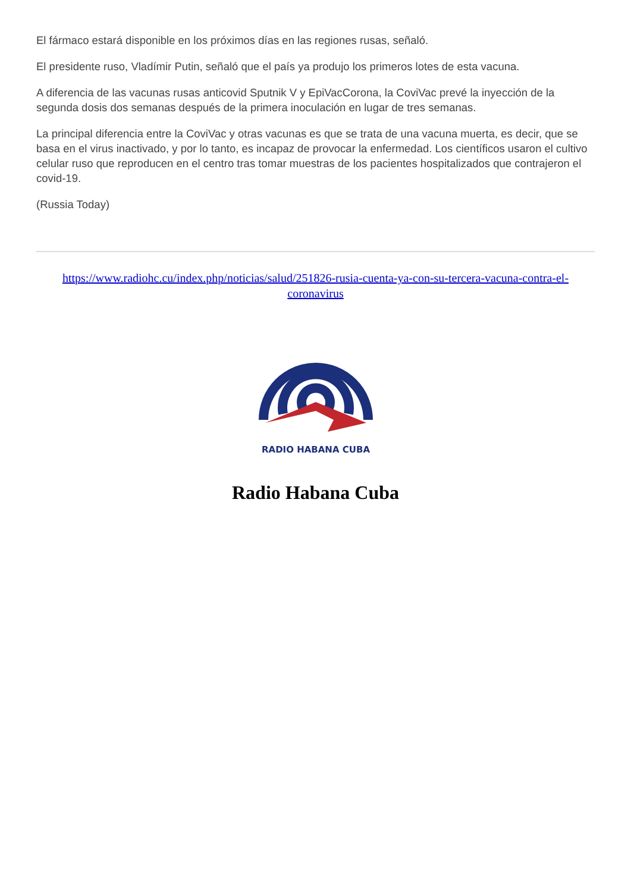El fármaco estará disponible en los próximos días en las regiones rusas, señaló.
El presidente ruso, Vladímir Putin, señaló que el país ya produjo los primeros lotes de esta vacuna.
A diferencia de las vacunas rusas anticovid Sputnik V y EpiVacCorona, la CoviVac prevé la inyección de la segunda dosis dos semanas después de la primera inoculación en lugar de tres semanas.
La principal diferencia entre la CoviVac y otras vacunas es que se trata de una vacuna muerta, es decir, que se basa en el virus inactivado, y por lo tanto, es incapaz de provocar la enfermedad. Los científicos usaron el cultivo celular ruso que reproducen en el centro tras tomar muestras de los pacientes hospitalizados que contrajeron el covid-19.
(Russia Today)
https://www.radiohc.cu/index.php/noticias/salud/251826-rusia-cuenta-ya-con-su-tercera-vacuna-contra-el-coronavirus
RADIO HABANA CUBA
Radio Habana Cuba